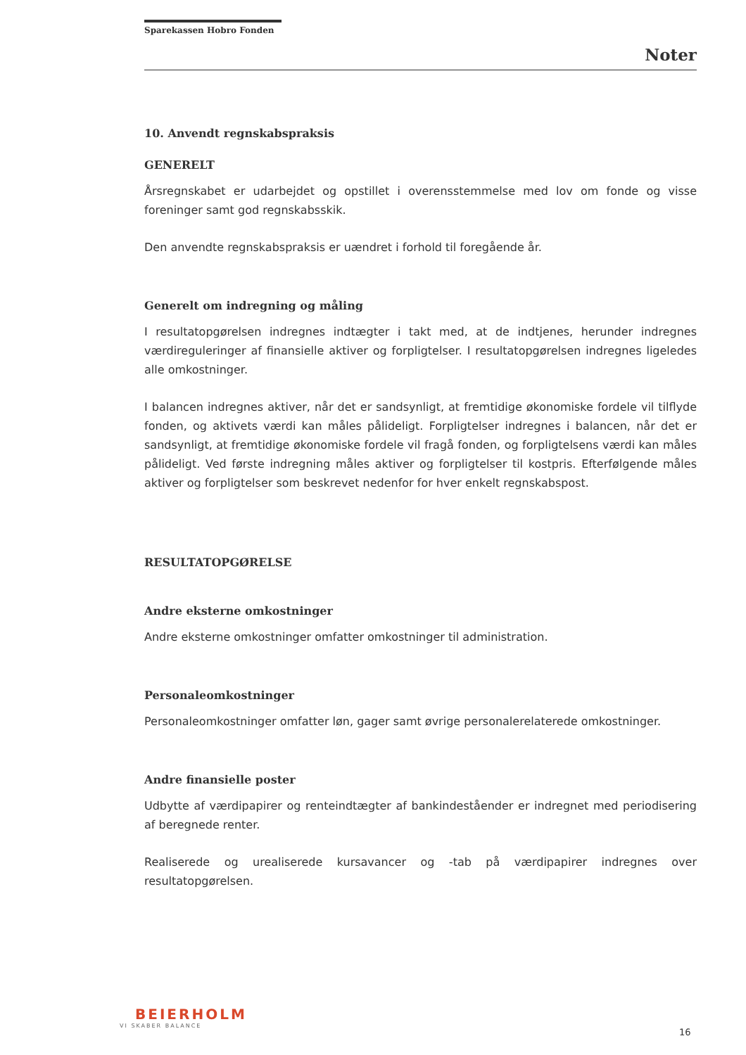Sparekassen Hobro Fonden
Noter
10. Anvendt regnskabspraksis
GENERELT
Årsregnskabet er udarbejdet og opstillet i overensstemmelse med lov om fonde og visse foreninger samt god regnskabsskik.
Den anvendte regnskabspraksis er uændret i forhold til foregående år.
Generelt om indregning og måling
I resultatopgørelsen indregnes indtægter i takt med, at de indtjenes, herunder indregnes værdireguleringer af finansielle aktiver og forpligtelser. I resultatopgørelsen indregnes ligeledes alle omkostninger.
I balancen indregnes aktiver, når det er sandsynligt, at fremtidige økonomiske fordele vil tilflyde fonden, og aktivets værdi kan måles pålideligt. Forpligtelser indregnes i balancen, når det er sandsynligt, at fremtidige økonomiske fordele vil fragå fonden, og forpligtelsens værdi kan måles pålideligt. Ved første indregning måles aktiver og forpligtelser til kostpris. Efterfølgende måles aktiver og forpligtelser som beskrevet nedenfor for hver enkelt regnskabspost.
RESULTATOPGØRELSE
Andre eksterne omkostninger
Andre eksterne omkostninger omfatter omkostninger til administration.
Personaleomkostninger
Personaleomkostninger omfatter løn, gager samt øvrige personalerelaterede omkostninger.
Andre finansielle poster
Udbytte af værdipapirer og renteindtægter af bankindeståender er indregnet med periodisering af beregnede renter.
Realiserede og urealiserede kursavancer og -tab på værdipapirer indregnes over resultatopgørelsen.
BEIERHOLM
VI SKABER BALANCE
16